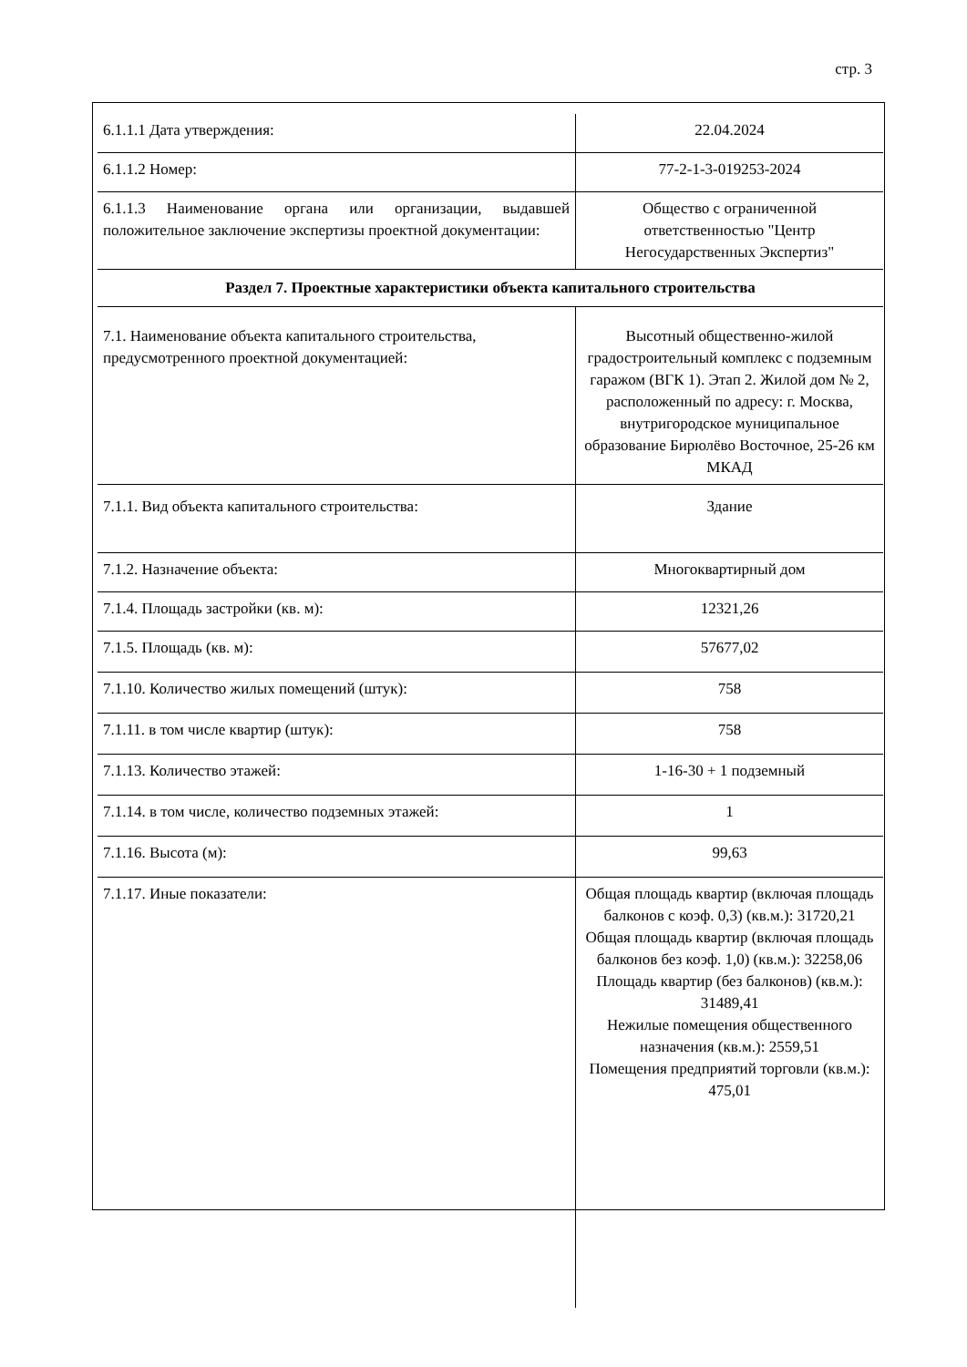стр. 3
| 6.1.1.1 Дата утверждения: | 22.04.2024 |
| 6.1.1.2 Номер: | 77-2-1-3-019253-2024 |
| 6.1.1.3 Наименование органа или организации, выдавшей положительное заключение экспертизы проектной документации: | Общество с ограниченной ответственностью "Центр Негосударственных Экспертиз" |
| Раздел 7. Проектные характеристики объекта капитального строительства | |
| 7.1. Наименование объекта капитального строительства, предусмотренного проектной документацией: | Высотный общественно-жилой градостроительный комплекс с подземным гаражом (ВГК 1). Этап 2. Жилой дом № 2, расположенный по адресу: г. Москва, внутригородское муниципальное образование Бирюлёво Восточное, 25-26 км МКАД |
| 7.1.1. Вид объекта капитального строительства: | Здание |
| 7.1.2. Назначение объекта: | Многоквартирный дом |
| 7.1.4. Площадь застройки (кв. м): | 12321,26 |
| 7.1.5. Площадь (кв. м): | 57677,02 |
| 7.1.10. Количество жилых помещений (штук): | 758 |
| 7.1.11. в том числе квартир (штук): | 758 |
| 7.1.13. Количество этажей: | 1-16-30 + 1 подземный |
| 7.1.14. в том числе, количество подземных этажей: | 1 |
| 7.1.16. Высота (м): | 99,63 |
| 7.1.17. Иные показатели: | Общая площадь квартир (включая площадь балконов с коэф. 0,3) (кв.м.): 31720,21 Общая площадь квартир (включая площадь балконов без коэф. 1,0) (кв.м.): 32258,06 Площадь квартир (без балконов) (кв.м.): 31489,41 Нежилые помещения общественного назначения (кв.м.): 2559,51 Помещения предприятий торговли (кв.м.): 475,01 |